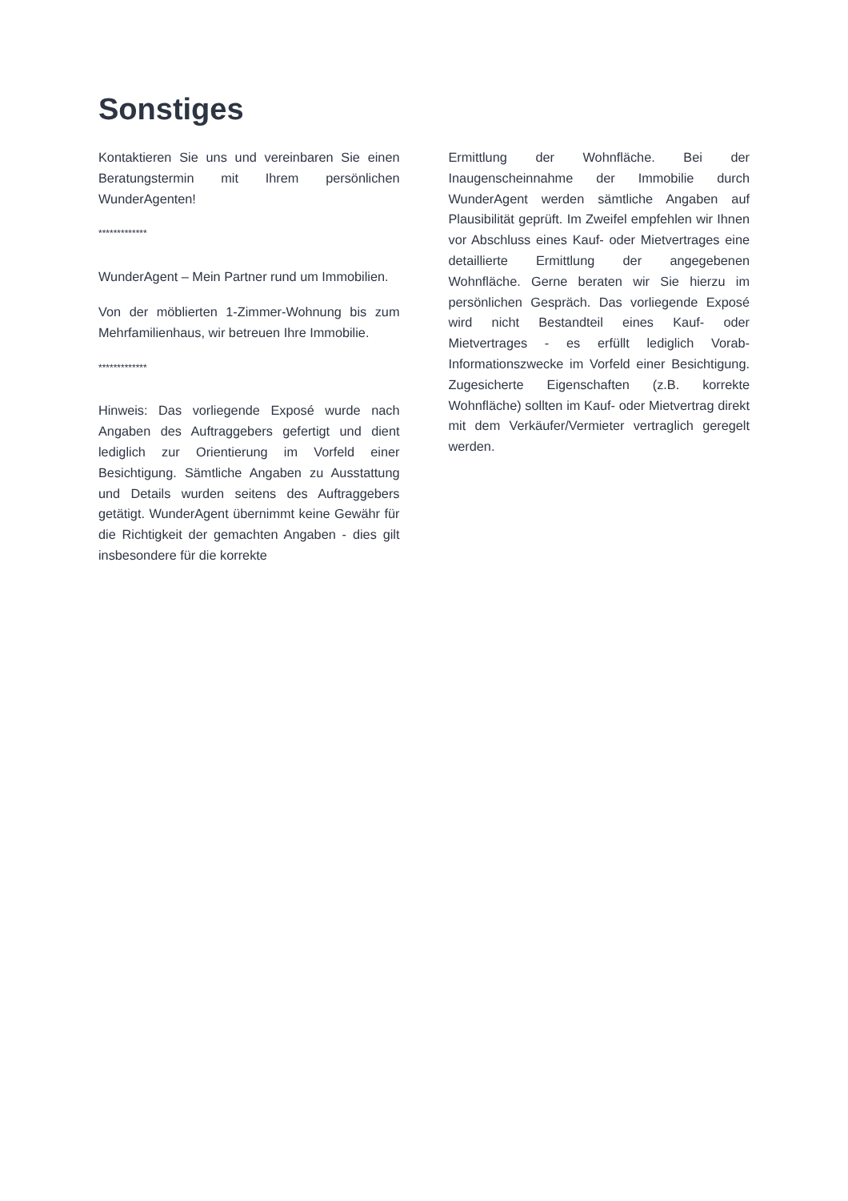Sonstiges
Kontaktieren Sie uns und vereinbaren Sie einen Beratungstermin mit Ihrem persönlichen WunderAgenten!
*************
WunderAgent – Mein Partner rund um Immobilien.
Von der möblierten 1-Zimmer-Wohnung bis zum Mehrfamilienhaus, wir betreuen Ihre Immobilie.
*************
Hinweis: Das vorliegende Exposé wurde nach Angaben des Auftraggebers gefertigt und dient lediglich zur Orientierung im Vorfeld einer Besichtigung. Sämtliche Angaben zu Ausstattung und Details wurden seitens des Auftraggebers getätigt. WunderAgent übernimmt keine Gewähr für die Richtigkeit der gemachten Angaben - dies gilt insbesondere für die korrekte
Ermittlung der Wohnfläche. Bei der Inaugenscheinnahme der Immobilie durch WunderAgent werden sämtliche Angaben auf Plausibilität geprüft. Im Zweifel empfehlen wir Ihnen vor Abschluss eines Kauf- oder Mietvertrages eine detaillierte Ermittlung der angegebenen Wohnfläche. Gerne beraten wir Sie hierzu im persönlichen Gespräch. Das vorliegende Exposé wird nicht Bestandteil eines Kauf- oder Mietvertrages - es erfüllt lediglich Vorab-Informationszwecke im Vorfeld einer Besichtigung. Zugesicherte Eigenschaften (z.B. korrekte Wohnfläche) sollten im Kauf- oder Mietvertrag direkt mit dem Verkäufer/Vermieter vertraglich geregelt werden.